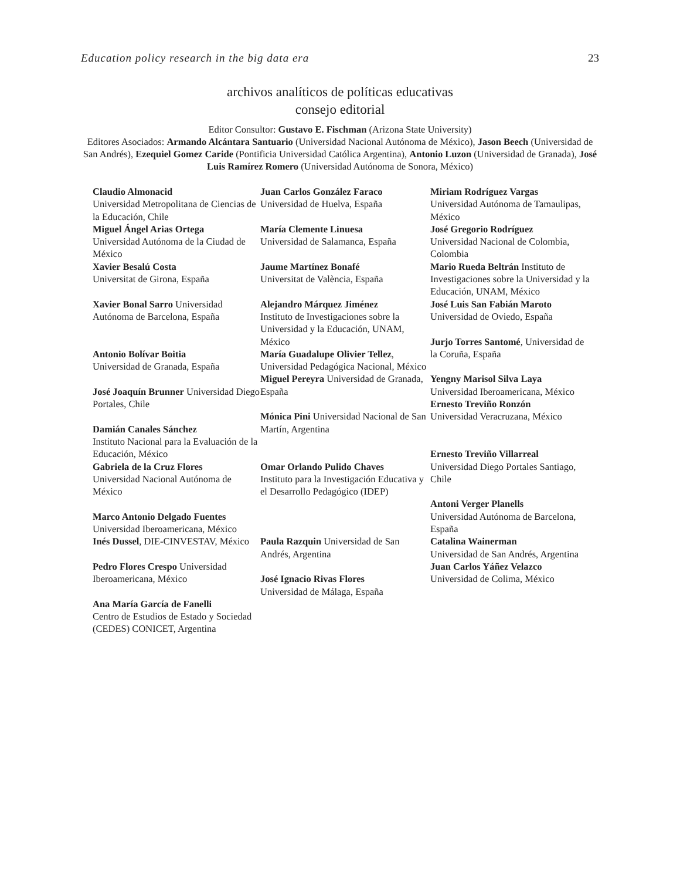Education policy research in the big data era 23
archivos analíticos de políticas educativas
consejo editorial
Editor Consultor: Gustavo E. Fischman (Arizona State University)
Editores Asociados: Armando Alcántara Santuario (Universidad Nacional Autónoma de México), Jason Beech (Universidad de San Andrés), Ezequiel Gomez Caride (Pontificia Universidad Católica Argentina), Antonio Luzon (Universidad de Granada), José Luis Ramírez Romero (Universidad Autónoma de Sonora, México)
Claudio Almonacid
Universidad Metropolitana de Ciencias de la Educación, Chile
Miguel Ángel Arias Ortega
Universidad Autónoma de la Ciudad de México
Xavier Besalú Costa
Universitat de Girona, España
Xavier Bonal Sarro Universidad Autónoma de Barcelona, España
Antonio Bolívar Boitia
Universidad de Granada, España
José Joaquín Brunner Universidad Diego Portales, Chile
Damián Canales Sánchez
Instituto Nacional para la Evaluación de la Educación, México
Gabriela de la Cruz Flores
Universidad Nacional Autónoma de México
Marco Antonio Delgado Fuentes
Universidad Iberoamericana, México
Inés Dussel, DIE-CINVESTAV, México
Pedro Flores Crespo Universidad Iberoamericana, México
Ana María García de Fanelli
Centro de Estudios de Estado y Sociedad (CEDES) CONICET, Argentina
Juan Carlos González Faraco
Universidad de Huelva, España
María Clemente Linuesa
Universidad de Salamanca, España
Jaume Martínez Bonafé
Universitat de València, España
Alejandro Márquez Jiménez
Instituto de Investigaciones sobre la Universidad y la Educación, UNAM, México
María Guadalupe Olivier Tellez, Universidad Pedagógica Nacional, México
Miguel Pereyra Universidad de Granada, España
Mónica Pini Universidad Nacional de San Martín, Argentina
Omar Orlando Pulido Chaves
Instituto para la Investigación Educativa y el Desarrollo Pedagógico (IDEP)
Paula Razquin Universidad de San Andrés, Argentina
José Ignacio Rivas Flores
Universidad de Málaga, España
Miriam Rodríguez Vargas
Universidad Autónoma de Tamaulipas, México
José Gregorio Rodríguez
Universidad Nacional de Colombia, Colombia
Mario Rueda Beltrán Instituto de Investigaciones sobre la Universidad y la Educación, UNAM, México
José Luis San Fabián Maroto
Universidad de Oviedo, España
Jurjo Torres Santomé, Universidad de la Coruña, España
Yengny Marisol Silva Laya
Universidad Iberoamericana, México
Ernesto Treviño Ronzón
Universidad Veracruzana, México
Ernesto Treviño Villarreal
Universidad Diego Portales Santiago, Chile
Antoni Verger Planells
Universidad Autónoma de Barcelona, España
Catalina Wainerman
Universidad de San Andrés, Argentina
Juan Carlos Yáñez Velazco
Universidad de Colima, México